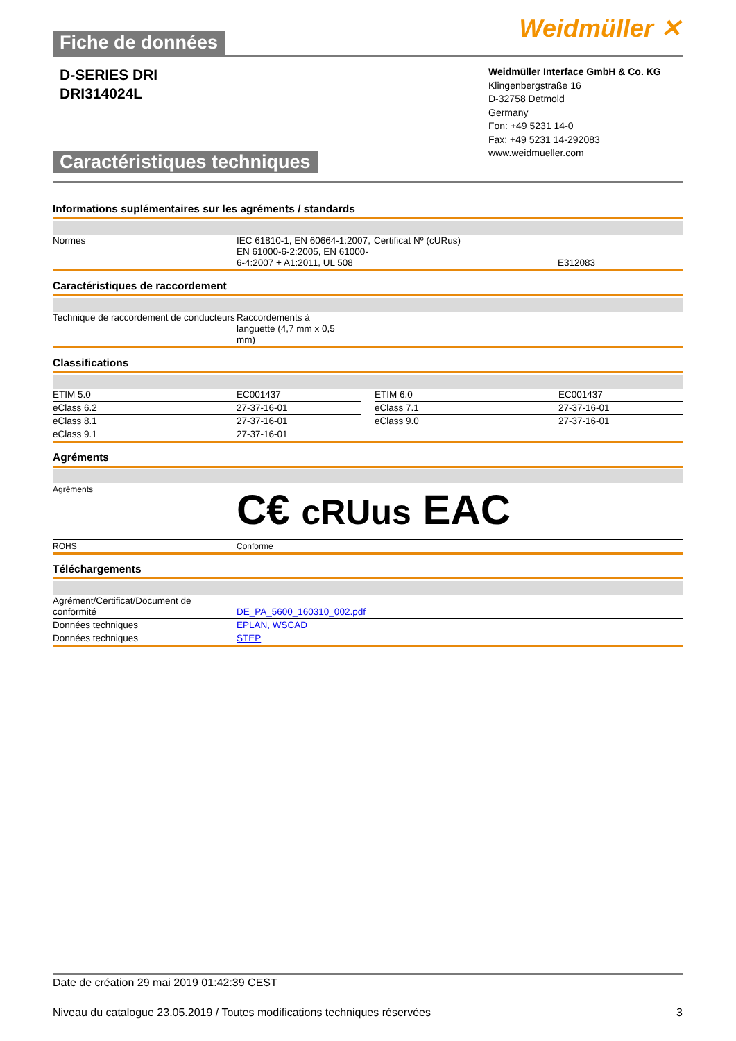Weidmüller ✕
Fiche de données
D-SERIES DRI
DRI314024L
Caractéristiques techniques
Weidmüller Interface GmbH & Co. KG
Klingenbergstraße 16
D-32758 Detmold
Germany
Fon: +49 5231 14-0
Fax: +49 5231 14-292083
www.weidmueller.com
Informations suplémentaires sur les agréments / standards
| Normes | IEC 61810-1, EN 60664-1:2007, EN 61000-6-2:2005, EN 61000-6-4:2007 + A1:2011, UL 508 | Certificat Nº (cURus) | E312083 |
Caractéristiques de raccordement
| Technique de raccordement de conducteurs | Raccordements à languette (4,7 mm x 0,5 mm) |
Classifications
| ETIM 5.0 | EC001437 | | ETIM 6.0 | EC001437 |
| eClass 6.2 | 27-37-16-01 | | eClass 7.1 | 27-37-16-01 |
| eClass 8.1 | 27-37-16-01 | | eClass 9.0 | 27-37-16-01 |
| eClass 9.1 | 27-37-16-01 | | | |
Agréments
| Agréments | C€ cRUus EAC |
| ROHS | Conforme |
Téléchargements
| Agrément/Certificat/Document de conformité | DE_PA_5600_160310_002.pdf |
| Données techniques | EPLAN, WSCAD |
| Données techniques | STEP |
Date de création 29 mai 2019 01:42:39 CEST
Niveau du catalogue 23.05.2019 / Toutes modifications techniques réservées 3